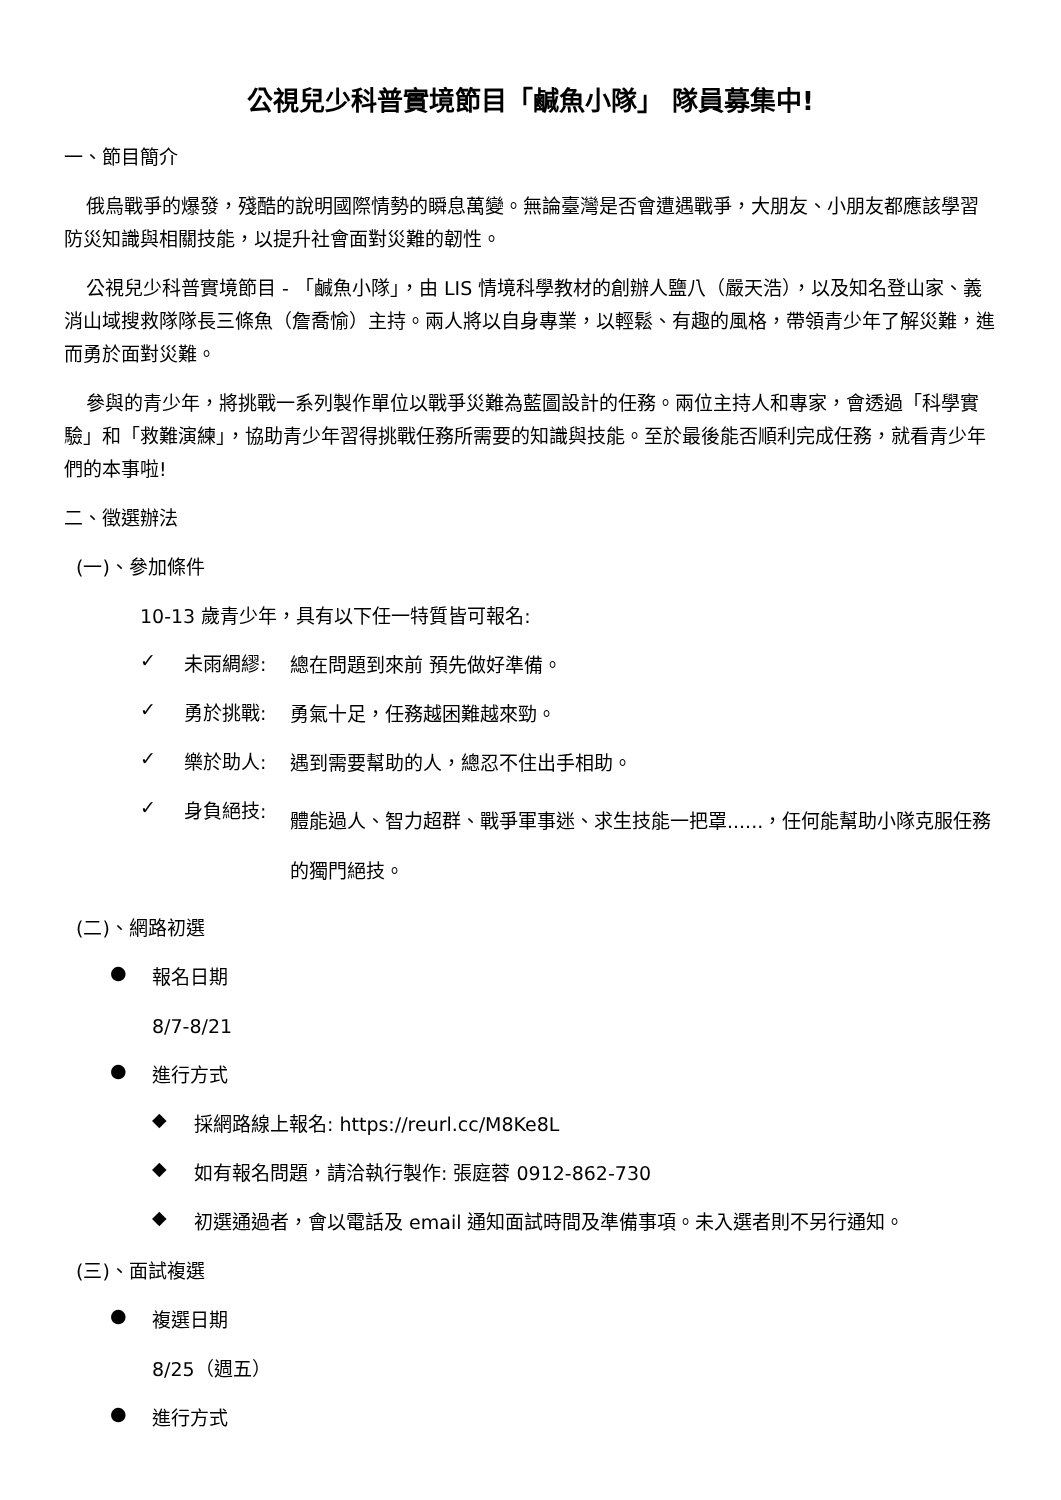公視兒少科普實境節目「鹹魚小隊」 隊員募集中!
一、節目簡介
俄烏戰爭的爆發，殘酷的說明國際情勢的瞬息萬變。無論臺灣是否會遭遇戰爭，大朋友、小朋友都應該學習防災知識與相關技能，以提升社會面對災難的韌性。
公視兒少科普實境節目 - 「鹹魚小隊」，由 LIS 情境科學教材的創辦人鹽八（嚴天浩），以及知名登山家、義消山域搜救隊隊長三條魚（詹喬愉）主持。兩人將以自身專業，以輕鬆、有趣的風格，帶領青少年了解災難，進而勇於面對災難。
參與的青少年，將挑戰一系列製作單位以戰爭災難為藍圖設計的任務。兩位主持人和專家，會透過「科學實驗」和「救難演練」，協助青少年習得挑戰任務所需要的知識與技能。至於最後能否順利完成任務，就看青少年們的本事啦!
二、徵選辦法
(一)、參加條件
10-13 歲青少年，具有以下任一特質皆可報名:
✓ 未雨綢繆:
總在問題到來前 預先做好準備。
✓ 勇於挑戰:
勇氣十足，任務越困難越來勁。
✓ 樂於助人:
遇到需要幫助的人，總忍不住出手相助。
✓ 身負絕技:
體能過人、智力超群、戰爭軍事迷、求生技能一把罩......，任何能幫助小隊克服任務的獨門絕技。
(二)、網路初選
●
報名日期
8/7-8/21
●
進行方式
◆
採網路線上報名: https://reurl.cc/M8Ke8L
◆
如有報名問題，請洽執行製作: 張庭蓉 0912-862-730
◆
初選通過者，會以電話及 email 通知面試時間及準備事項。未入選者則不另行通知。
(三)、面試複選
●
複選日期
8/25（週五）
●
進行方式